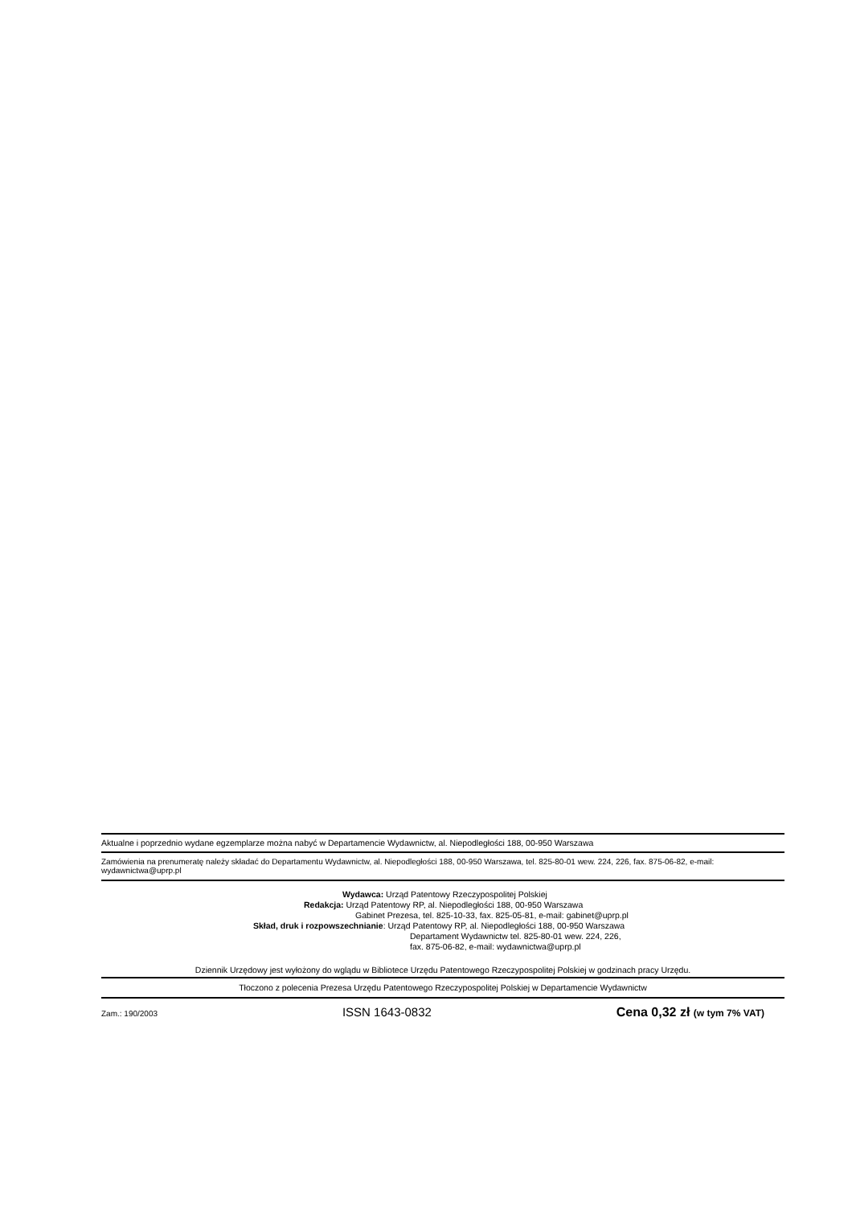Aktualne i poprzednio wydane egzemplarze można nabyć w Departamencie Wydawnictw, al. Niepodległości 188, 00-950 Warszawa
Zamówienia na prenumeratę należy składać do Departamentu Wydawnictw, al. Niepodległości 188, 00-950 Warszawa, tel. 825-80-01 wew. 224, 226, fax. 875-06-82, e-mail: wydawnictwa@uprp.pl
Wydawca: Urząd Patentowy Rzeczypospolitej Polskiej
Redakcja: Urząd Patentowy RP, al. Niepodległości 188, 00-950 Warszawa
Gabinet Prezesa, tel. 825-10-33, fax. 825-05-81, e-mail: gabinet@uprp.pl
Skład, druk i rozpowszechnianie: Urząd Patentowy RP, al. Niepodległości 188, 00-950 Warszawa
Departament Wydawnictw tel. 825-80-01 wew. 224, 226,
fax. 875-06-82, e-mail: wydawnictwa@uprp.pl
Dziennik Urzędowy jest wyłożony do wglądu w Bibliotece Urzędu Patentowego Rzeczypospolitej Polskiej w godzinach pracy Urzędu.
Tłoczono z polecenia Prezesa Urzędu Patentowego Rzeczypospolitej Polskiej w Departamencie Wydawnictw
Zam.: 190/2003 ISSN 1643-0832 Cena 0,32 zł (w tym 7% VAT)